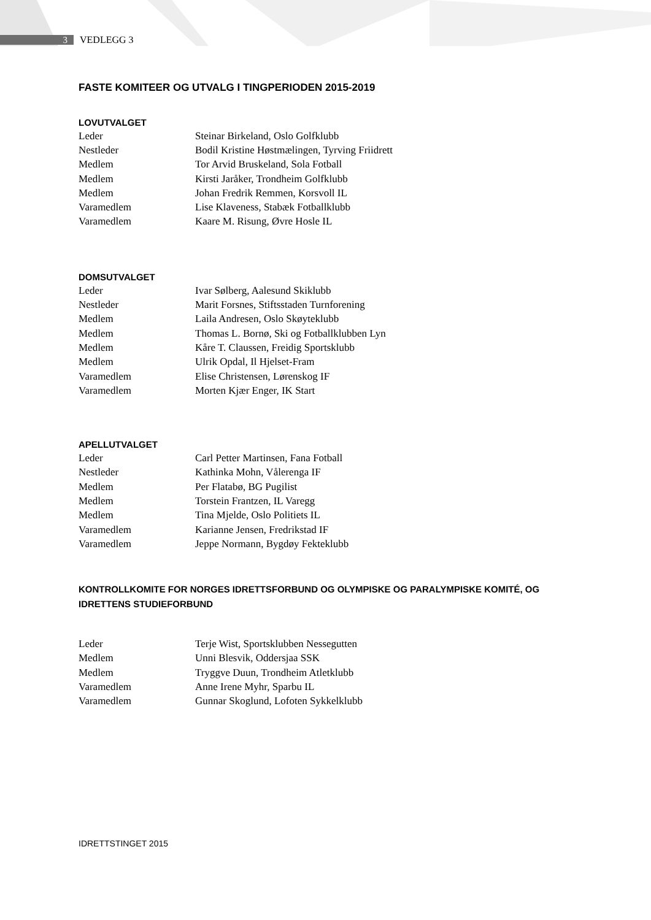3
VEDLEGG 3
FASTE KOMITEER OG UTVALG I TINGPERIODEN 2015-2019
LOVUTVALGET
| Leder | Steinar Birkeland, Oslo Golfklubb |
| Nestleder | Bodil Kristine Høstmælingen, Tyrving Friidrett |
| Medlem | Tor Arvid Bruskeland, Sola Fotball |
| Medlem | Kirsti Jaråker, Trondheim Golfklubb |
| Medlem | Johan Fredrik Remmen, Korsvoll IL |
| Varamedlem | Lise Klaveness, Stabæk Fotballklubb |
| Varamedlem | Kaare M. Risung, Øvre Hosle IL |
DOMSUTVALGET
| Leder | Ivar Sølberg, Aalesund Skiklubb |
| Nestleder | Marit Forsnes, Stiftsstaden Turnforening |
| Medlem | Laila Andresen, Oslo Skøyteklubb |
| Medlem | Thomas L. Bornø, Ski og Fotballklubben Lyn |
| Medlem | Kåre T. Claussen, Freidig Sportsklubb |
| Medlem | Ulrik Opdal, Il Hjelset-Fram |
| Varamedlem | Elise Christensen, Lørenskog IF |
| Varamedlem | Morten Kjær Enger, IK Start |
APELLUTVALGET
| Leder | Carl Petter Martinsen, Fana Fotball |
| Nestleder | Kathinka Mohn, Vålerenga IF |
| Medlem | Per Flatabø, BG Pugilist |
| Medlem | Torstein Frantzen, IL Varegg |
| Medlem | Tina Mjelde, Oslo Politiets IL |
| Varamedlem | Karianne Jensen, Fredrikstad IF |
| Varamedlem | Jeppe Normann, Bygdøy Fekteklubb |
KONTROLLKOMITE FOR NORGES IDRETTSFORBUND OG OLYMPISKE OG PARALYMPISKE KOMITÉ, OG IDRETTENS STUDIEFORBUND
| Leder | Terje Wist, Sportsklubben Nessegutten |
| Medlem | Unni Blesvik, Oddersjaa SSK |
| Medlem | Tryggve Duun, Trondheim Atletklubb |
| Varamedlem | Anne Irene Myhr, Sparbu IL |
| Varamedlem | Gunnar Skoglund, Lofoten Sykkelklubb |
IDRETTSTINGET 2015